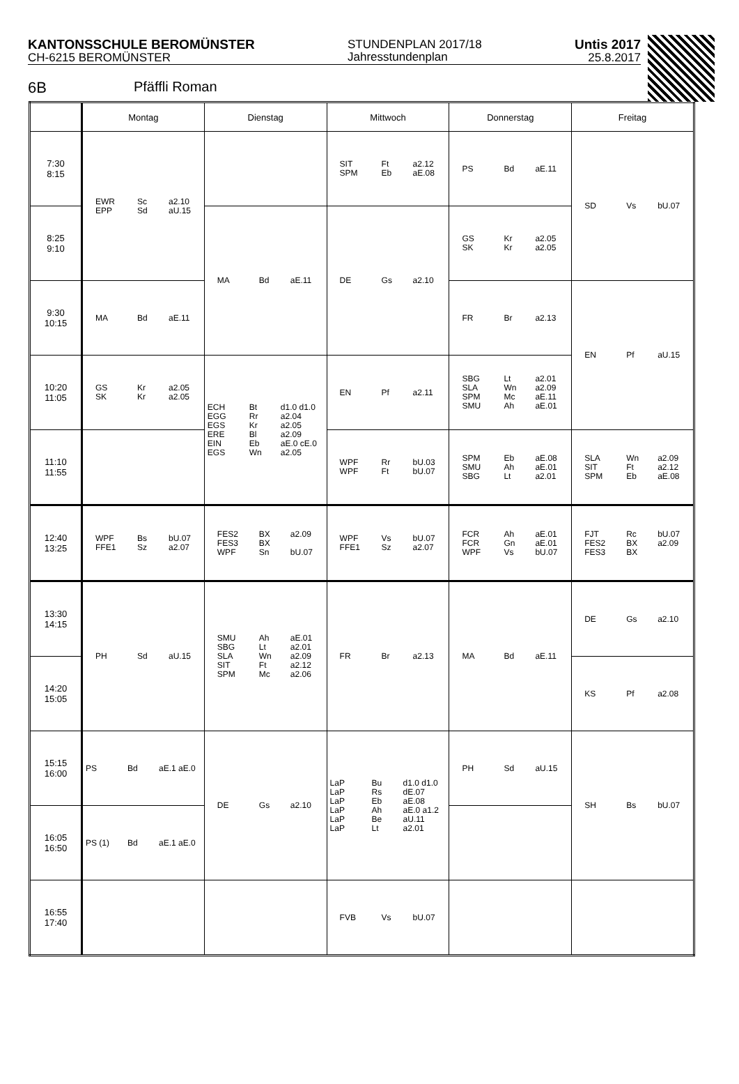KANTONSSCHULE BEROMÜNSTER
CH-6215 BEROMÜNSTER
STUNDENPLAN 2017/18
Jahresstundenplan
Untis 2017
25.8.2017
6B Pfäffli Roman
| | Montag | Dienstag | Mittwoch | Donnerstag | Freitag |
| --- | --- | --- | --- | --- | --- |
| 7:30 8:15 | EWR Sc a2.10 EPP Sd aU.15 | | SIT Ft a2.12 SPM Eb aE.08 | PS Bd aE.11 | SD Vs bU.07 |
| 8:25 9:10 | | MA Bd aE.11 | DE Gs a2.10 | GS Kr a2.05 SK Kr a2.05 | |
| 9:30 10:15 | MA Bd aE.11 | | | FR Br a2.13 | EN Pf aU.15 |
| 10:20 11:05 | GS Kr a2.05 SK Kr a2.05 | ECH Bt d1.0 d1.0 EGG Rr a2.04 EGS Kr a2.05 ERE Bl a2.09 EIN Eb aE.0 cE.0 EGS Wn a2.05 | EN Pf a2.11 | SBG Lt a2.01 SLA Wn a2.09 SPM Mc aE.11 SMU Ah aE.01 | |
| 11:10 11:55 | | | WPF Rr bU.03 WPF Ft bU.07 | SPM Eb aE.08 SMU Ah aE.01 SBG Lt a2.01 | SLA Wn a2.09 SIT Ft a2.12 SPM Eb aE.08 |
| 12:40 13:25 | WPF Bs bU.07 FFE1 Sz a2.07 | FES2 BX a2.09 FES3 BX WPF Sn bU.07 | WPF Vs bU.07 FFE1 Sz a2.07 | FCR Ah aE.01 FCR Gn aE.01 WPF Vs bU.07 | FJT Rc bU.07 FES2 BX a2.09 FES3 BX |
| 13:30 14:15 | PH Sd aU.15 | SMU Ah aE.01 SBG Lt a2.01 SLA Wn a2.09 SIT Ft a2.12 SPM Mc a2.06 | FR Br a2.13 | MA Bd aE.11 | DE Gs a2.10 |
| 14:20 15:05 | | | | | KS Pf a2.08 |
| 15:15 16:00 | PS Bd aE.1 aE.0 | DE Gs a2.10 | LaP Bu d1.0 d1.0 LaP Rs dE.07 LaP Eb aE.08 LaP Ah aE.0 a1.2 LaP Be aU.11 LaP Lt a2.01 | PH Sd aU.15 | SH Bs bU.07 |
| 16:05 16:50 | PS (1) Bd aE.1 aE.0 | | | | |
| 16:55 17:40 | | | FVB Vs bU.07 | | |